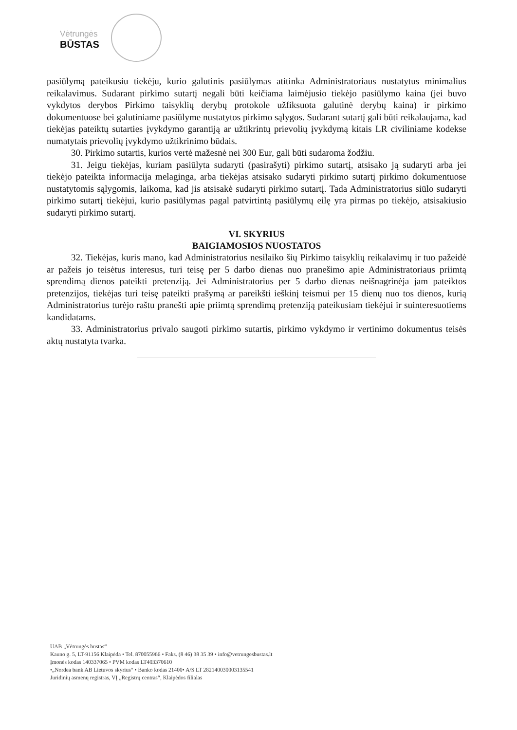Vėtrungės
BŪSTAS
pasiūlymą pateikusiu tiekėju, kurio galutinis pasiūlymas atitinka Administratoriaus nustatytus minimalius reikalavimus. Sudarant pirkimo sutartį negali būti keičiama laimėjusio tiekėjo pasiūlymo kaina (jei buvo vykdytos derybos Pirkimo taisyklių derybų protokole užfiksuota galutinė derybų kaina) ir pirkimo dokumentuose bei galutiniame pasiūlyme nustatytos pirkimo sąlygos. Sudarant sutartį gali būti reikalaujama, kad tiekėjas pateiktų sutarties įvykdymo garantiją ar užtikrintų prievolių įvykdymą kitais LR civiliniame kodekse numatytais prievolių įvykdymo užtikrinimo būdais.
30. Pirkimo sutartis, kurios vertė mažesnė nei 300 Eur, gali būti sudaroma žodžiu.
31. Jeigu tiekėjas, kuriam pasiūlyta sudaryti (pasirašyti) pirkimo sutartį, atsisako ją sudaryti arba jei tiekėjo pateikta informacija melaginga, arba tiekėjas atsisako sudaryti pirkimo sutartį pirkimo dokumentuose nustatytomis sąlygomis, laikoma, kad jis atsisakė sudaryti pirkimo sutartį. Tada Administratorius siūlo sudaryti pirkimo sutartį tiekėjui, kurio pasiūlymas pagal patvirtintą pasiūlymų eilę yra pirmas po tiekėjo, atsisakiusio sudaryti pirkimo sutartį.
VI. SKYRIUS
BAIGIAMOSIOS NUOSTATOS
32. Tiekėjas, kuris mano, kad Administratorius nesilaiko šių Pirkimo taisyklių reikalavimų ir tuo pažeidė ar pažeis jo teisėtus interesus, turi teisę per 5 darbo dienas nuo pranešimo apie Administratoriaus priimtą sprendimą dienos pateikti pretenziją. Jei Administratorius per 5 darbo dienas neišnagrinėja jam pateiktos pretenzijos, tiekėjas turi teisę pateikti prašymą ar pareikšti ieškinį teismui per 15 dienų nuo tos dienos, kurią Administratorius turėjo raštu pranešti apie priimtą sprendimą pretenziją pateikusiam tiekėjui ir suinteresuotiems kandidatams.
33. Administratorius privalo saugoti pirkimo sutartis, pirkimo vykdymo ir vertinimo dokumentus teisės aktų nustatyta tvarka.
UAB „Vėtrungės būstas“
Kauno g. 5, LT-91156 Klaipėda • Tel. 870055966 • Faks. (8 46) 38 35 39 • info@vetrungesbustas.lt
Įmonės kodas 140337065 • PVM kodas LT403370610
•„Nordea bank AB Lietuvos skyrius“ • Banko kodas 21400• A/S LT 282140030003135541
Juridinių asmenų registras, VĮ „Registrų centras“, Klaipėdos filialas